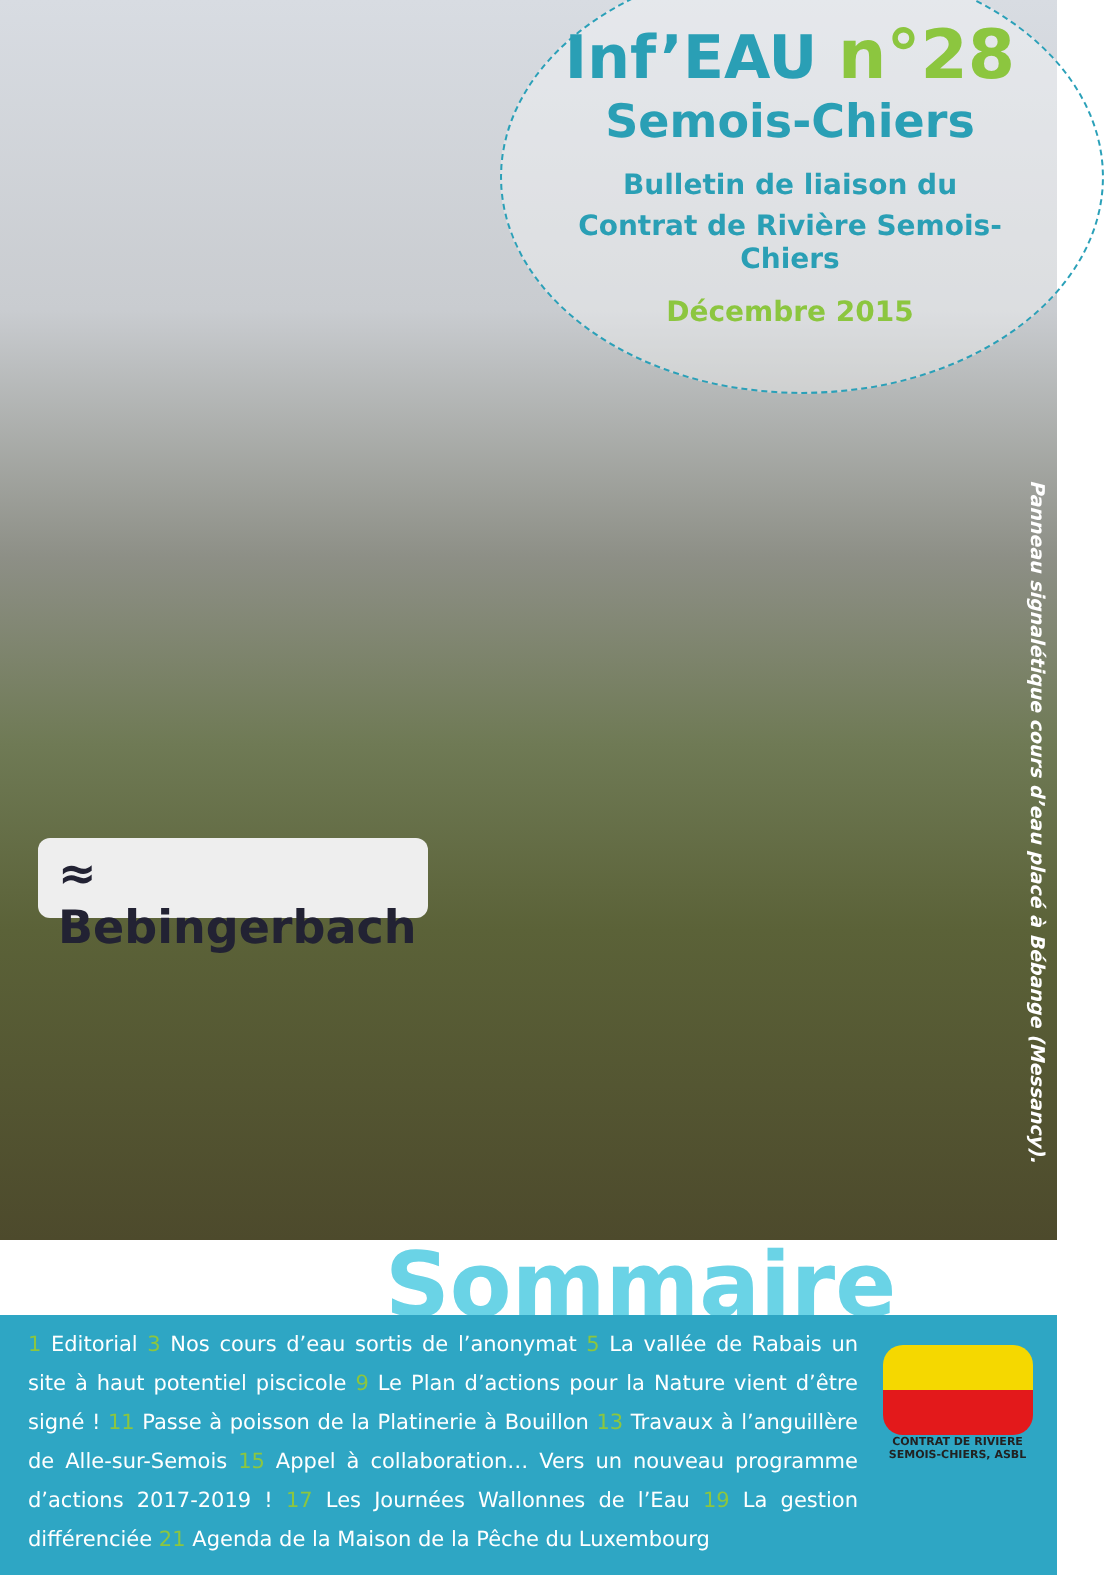Inf’EAU n°28
Semois-Chiers
Bulletin de liaison du
Contrat de Rivière Semois-Chiers
Décembre 2015
≈ Bebingerbach
Panneau signalétique cours d’eau placé à Bébange (Messancy).
Sommaire
1 Editorial 3 Nos cours d’eau sortis de l’anonymat 5 La vallée de Rabais un site à haut potentiel piscicole 9 Le Plan d’actions pour la Nature vient d’être signé ! 11 Passe à poisson de la Platinerie à Bouillon 13 Travaux à l’anguillère de Alle-sur-Semois 15 Appel à collaboration… Vers un nouveau programme d’actions 2017-2019 ! 17 Les Journées Wallonnes de l’Eau 19 La gestion différenciée 21 Agenda de la Maison de la Pêche du Luxembourg
CONTRAT DE RIVIERE SEMOIS-CHIERS, ASBL